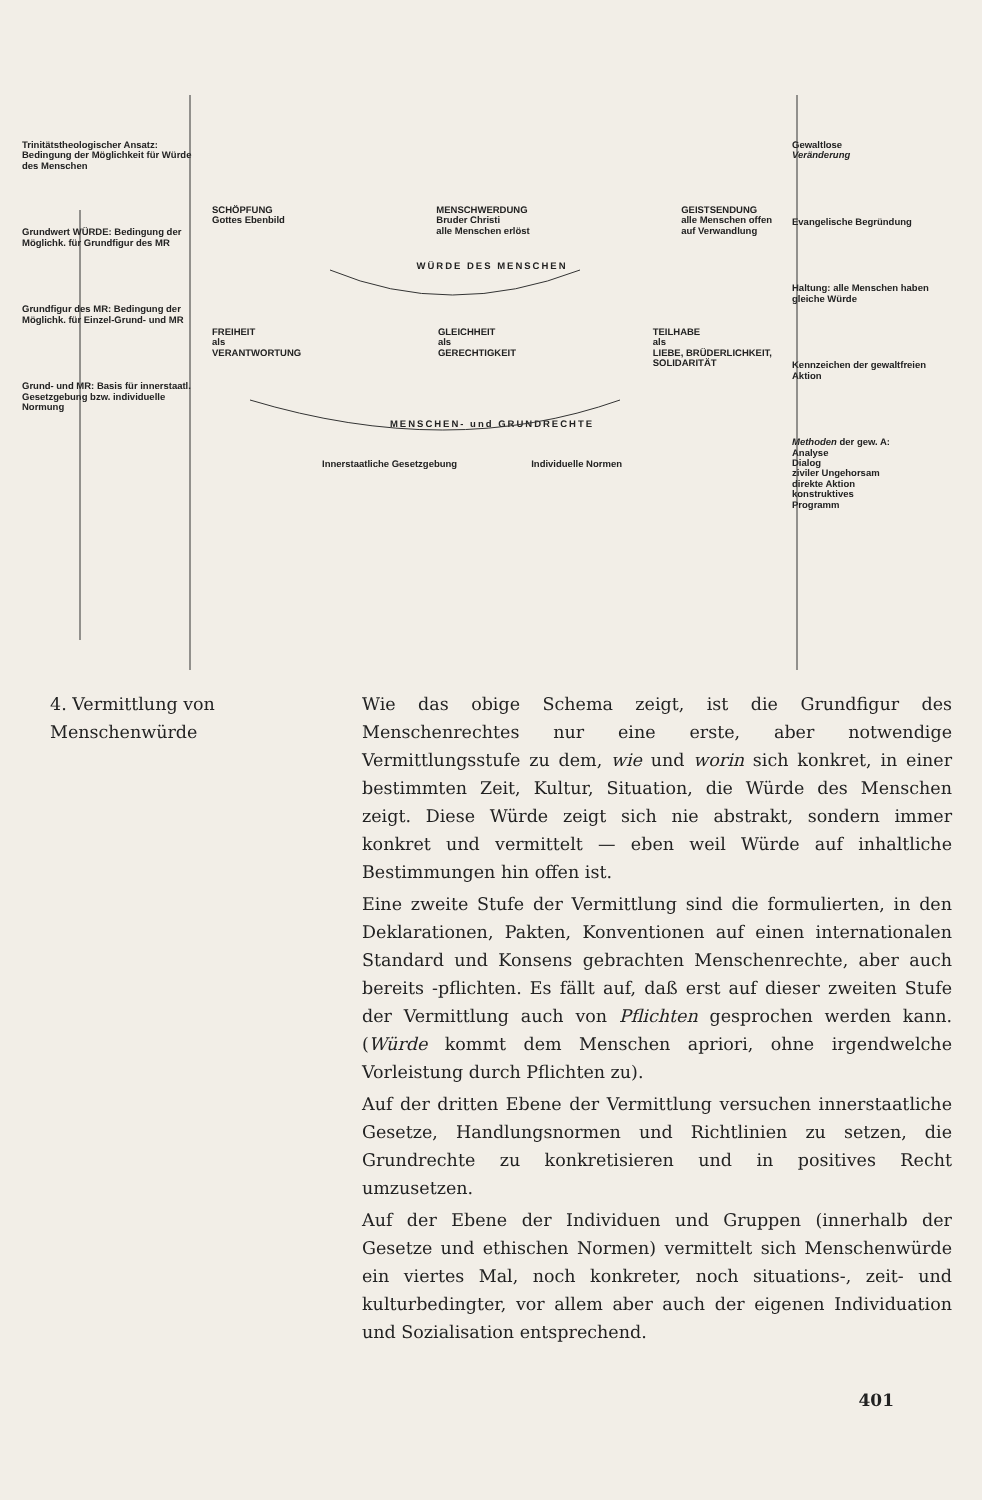Trinitätstheologischer Ansatz: Bedingung der Möglichkeit für Würde des Menschen
Grundwert WÜRDE: Bedingung der Möglichk. für Grundfigur des MR
Grundfigur des MR: Bedingung der Möglichk. für Einzel-Grund- und MR
Grund- und MR: Basis für innerstaatl. Gesetzgebung bzw. individuelle Normung
SCHÖPFUNG
Gottes Ebenbild MENSCHWERDUNG
Bruder Christi
alle Menschen erlöst GEISTSENDUNG
alle Menschen offen
auf Verwandlung
WÜRDE DES MENSCHEN
FREIHEIT
als
VERANTWORTUNG GLEICHHEIT
als
GERECHTIGKEIT TEILHABE
als
LIEBE, BRÜDERLICHKEIT,
SOLIDARITÄT
MENSCHEN- und GRUNDRECHTE
Innerstaatliche Gesetzgebung Individuelle Normen
Gewaltlose
Veränderung
Evangelische Begründung
Haltung: alle Menschen haben gleiche Würde
Kennzeichen der gewaltfreien Aktion
Methoden der gew. A:
Analyse
Dialog
ziviler Ungehorsam
direkte Aktion
konstruktives
Programm
4. Vermittlung von Menschenwürde
Wie das obige Schema zeigt, ist die Grundfigur des Menschenrechtes nur eine erste, aber notwendige Vermittlungsstufe zu dem, wie und worin sich konkret, in einer bestimmten Zeit, Kultur, Situation, die Würde des Menschen zeigt. Diese Würde zeigt sich nie abstrakt, sondern immer konkret und vermittelt — eben weil Würde auf inhaltliche Bestimmungen hin offen ist.
Eine zweite Stufe der Vermittlung sind die formulierten, in den Deklarationen, Pakten, Konventionen auf einen internationalen Standard und Konsens gebrachten Menschenrechte, aber auch bereits -pflichten. Es fällt auf, daß erst auf dieser zweiten Stufe der Vermittlung auch von Pflichten gesprochen werden kann. (Würde kommt dem Menschen apriori, ohne irgendwelche Vorleistung durch Pflichten zu).
Auf der dritten Ebene der Vermittlung versuchen innerstaatliche Gesetze, Handlungsnormen und Richtlinien zu setzen, die Grundrechte zu konkretisieren und in positives Recht umzusetzen.
Auf der Ebene der Individuen und Gruppen (innerhalb der Gesetze und ethischen Normen) vermittelt sich Menschenwürde ein viertes Mal, noch konkreter, noch situations-, zeit- und kulturbedingter, vor allem aber auch der eigenen Individuation und Sozialisation entsprechend.
401